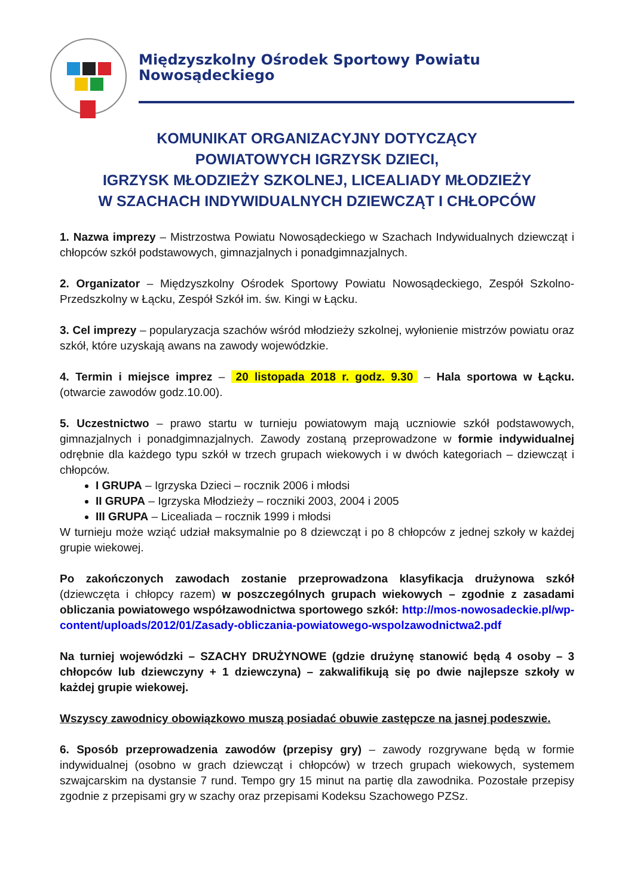Międzyszkolny Ośrodek Sportowy Powiatu Nowosądeckiego
KOMUNIKAT ORGANIZACYJNY DOTYCZĄCY
POWIATOWYCH IGRZYSK DZIECI,
IGRZYSK MŁODZIEŻY SZKOLNEJ, LICEALIADY MŁODZIEŻY
W SZACHACH INDYWIDUALNYCH DZIEWCZĄT I CHŁOPCÓW
1. Nazwa imprezy – Mistrzostwa Powiatu Nowosądeckiego w Szachach Indywidualnych dziewcząt i chłopców szkół podstawowych, gimnazjalnych i ponadgimnazjalnych.
2. Organizator – Międzyszkolny Ośrodek Sportowy Powiatu Nowosądeckiego, Zespół Szkolno-Przedszkolny w Łącku, Zespół Szkół im. św. Kingi w Łącku.
3. Cel imprezy – popularyzacja szachów wśród młodzieży szkolnej, wyłonienie mistrzów powiatu oraz szkół, które uzyskają awans na zawody wojewódzkie.
4. Termin i miejsce imprez – 20 listopada 2018 r. godz. 9.30 – Hala sportowa w Łącku. (otwarcie zawodów godz.10.00).
5. Uczestnictwo – prawo startu w turnieju powiatowym mają uczniowie szkół podstawowych, gimnazjalnych i ponadgimnazjalnych. Zawody zostaną przeprowadzone w formie indywidualnej odrębnie dla każdego typu szkół w trzech grupach wiekowych i w dwóch kategoriach – dziewcząt i chłopców.
I GRUPA – Igrzyska Dzieci – rocznik 2006 i młodsi
II GRUPA – Igrzyska Młodzieży – roczniki 2003, 2004 i 2005
III GRUPA – Licealiada – rocznik 1999 i młodsi
W turnieju może wziąć udział maksymalnie po 8 dziewcząt i po 8 chłopców z jednej szkoły w każdej grupie wiekowej.
Po zakończonych zawodach zostanie przeprowadzona klasyfikacja drużynowa szkół (dziewczęta i chłopcy razem) w poszczególnych grupach wiekowych – zgodnie z zasadami obliczania powiatowego współzawodnictwa sportowego szkół: http://mos-nowosadeckie.pl/wp-content/uploads/2012/01/Zasady-obliczania-powiatowego-wspolzawodnictwa2.pdf
Na turniej wojewódzki – SZACHY DRUŻYNOWE (gdzie drużynę stanowić będą 4 osoby – 3 chłopców lub dziewczyny + 1 dziewczyna) – zakwalifikują się po dwie najlepsze szkoły w każdej grupie wiekowej.
Wszyscy zawodnicy obowiązkowo muszą posiadać obuwie zastępcze na jasnej podeszwie.
6. Sposób przeprowadzenia zawodów (przepisy gry) – zawody rozgrywane będą w formie indywidualnej (osobno w grach dziewcząt i chłopców) w trzech grupach wiekowych, systemem szwajcarskim na dystansie 7 rund. Tempo gry 15 minut na partię dla zawodnika. Pozostałe przepisy zgodnie z przepisami gry w szachy oraz przepisami Kodeksu Szachowego PZSz.